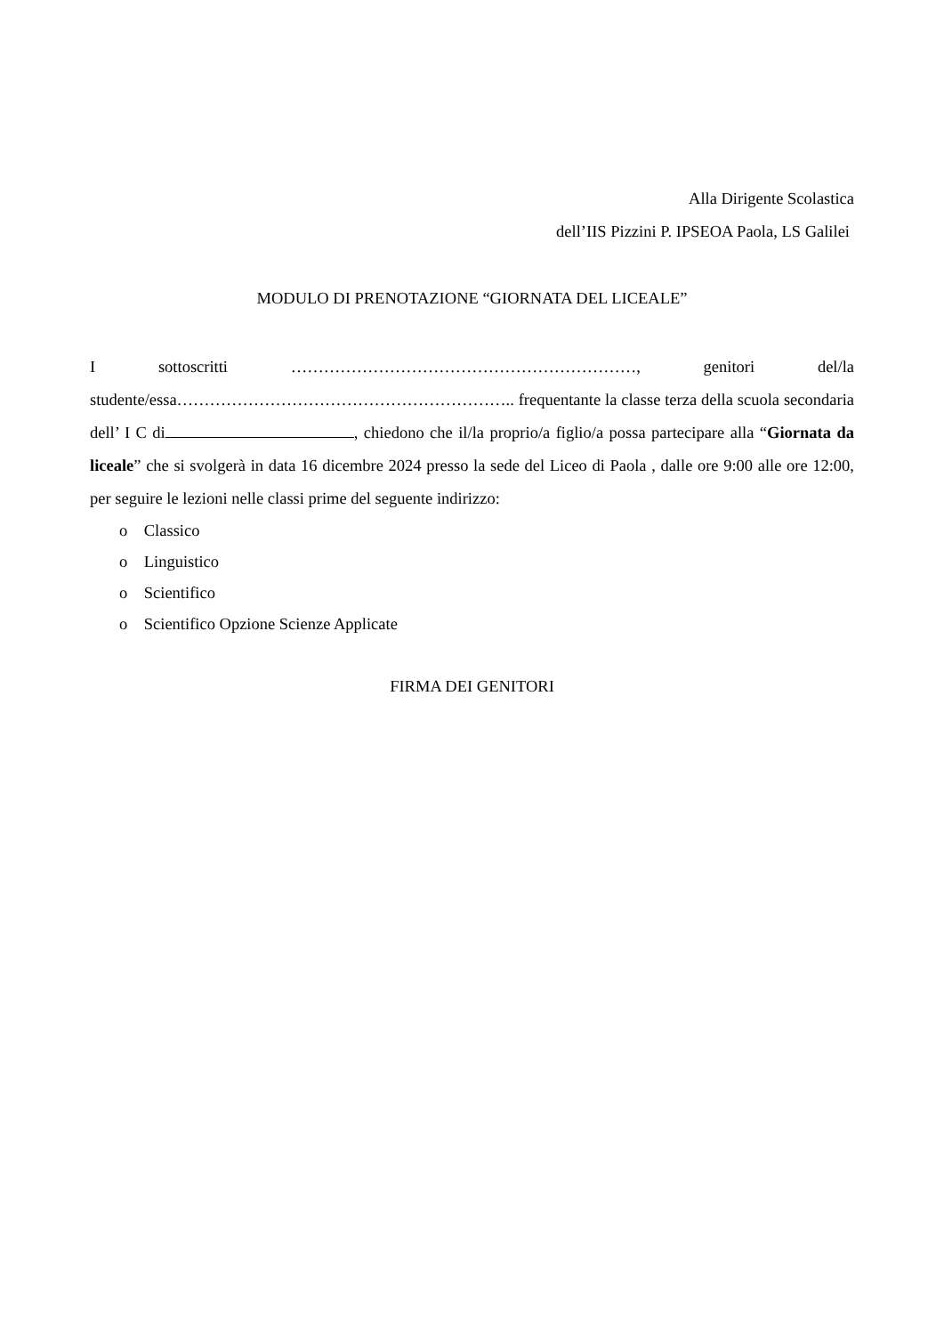Alla Dirigente Scolastica
dell’IIS Pizzini P. IPSEOA Paola, LS Galilei
MODULO DI PRENOTAZIONE “GIORNATA DEL LICEALE”
I sottoscritti ………………………………………………………, genitori del/la studente/essa…………………………………………………….. frequentante la classe terza della scuola secondaria dell’ I C di , chiedono che il/la proprio/a figlio/a possa partecipare alla “Giornata da liceale” che si svolgerà in data 16 dicembre 2024 presso la sede del Liceo di Paola , dalle ore 9:00 alle ore 12:00, per seguire le lezioni nelle classi prime del seguente indirizzo:
o Classico
o Linguistico
o Scientifico
o Scientifico Opzione Scienze Applicate
FIRMA DEI GENITORI